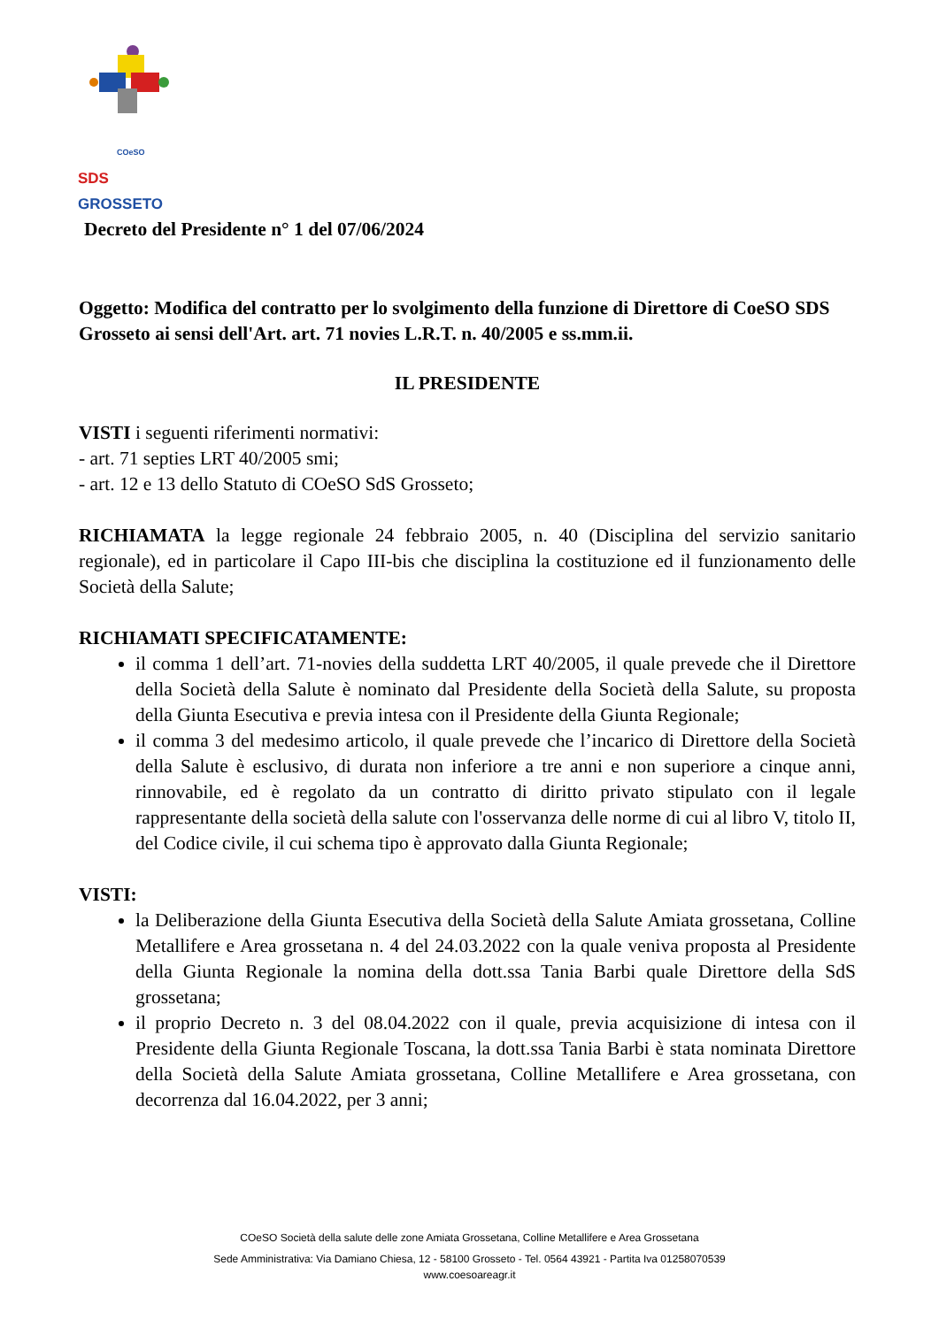COeSO
SDS GROSSETO
Decreto del Presidente n° 1 del 07/06/2024
Oggetto: Modifica del contratto per lo svolgimento della funzione di Direttore di CoeSO SDS Grosseto ai sensi dell'Art. art. 71 novies L.R.T. n. 40/2005 e ss.mm.ii.
IL PRESIDENTE
VISTI i seguenti riferimenti normativi:
- art. 71 septies LRT 40/2005 smi;
- art. 12 e 13 dello Statuto di COeSO SdS Grosseto;
RICHIAMATA la legge regionale 24 febbraio 2005, n. 40 (Disciplina del servizio sanitario regionale), ed in particolare il Capo III-bis che disciplina la costituzione ed il funzionamento delle Società della Salute;
RICHIAMATI SPECIFICATAMENTE:
il comma 1 dell’art. 71-novies della suddetta LRT 40/2005, il quale prevede che il Direttore della Società della Salute è nominato dal Presidente della Società della Salute, su proposta della Giunta Esecutiva e previa intesa con il Presidente della Giunta Regionale;
il comma 3 del medesimo articolo, il quale prevede che l’incarico di Direttore della Società della Salute è esclusivo, di durata non inferiore a tre anni e non superiore a cinque anni, rinnovabile, ed è regolato da un contratto di diritto privato stipulato con il legale rappresentante della società della salute con l'osservanza delle norme di cui al libro V, titolo II, del Codice civile, il cui schema tipo è approvato dalla Giunta Regionale;
VISTI:
la Deliberazione della Giunta Esecutiva della Società della Salute Amiata grossetana, Colline Metallifere e Area grossetana n. 4 del 24.03.2022 con la quale veniva proposta al Presidente della Giunta Regionale la nomina della dott.ssa Tania Barbi quale Direttore della SdS grossetana;
il proprio Decreto n. 3 del 08.04.2022 con il quale, previa acquisizione di intesa con il Presidente della Giunta Regionale Toscana, la dott.ssa Tania Barbi è stata nominata Direttore della Società della Salute Amiata grossetana, Colline Metallifere e Area grossetana, con decorrenza dal 16.04.2022, per 3 anni;
COeSO Società della salute delle zone Amiata Grossetana, Colline Metallifere e Area Grossetana
Sede Amministrativa: Via Damiano Chiesa, 12 - 58100 Grosseto - Tel. 0564 43921 - Partita Iva 01258070539
www.coesoareagr.it